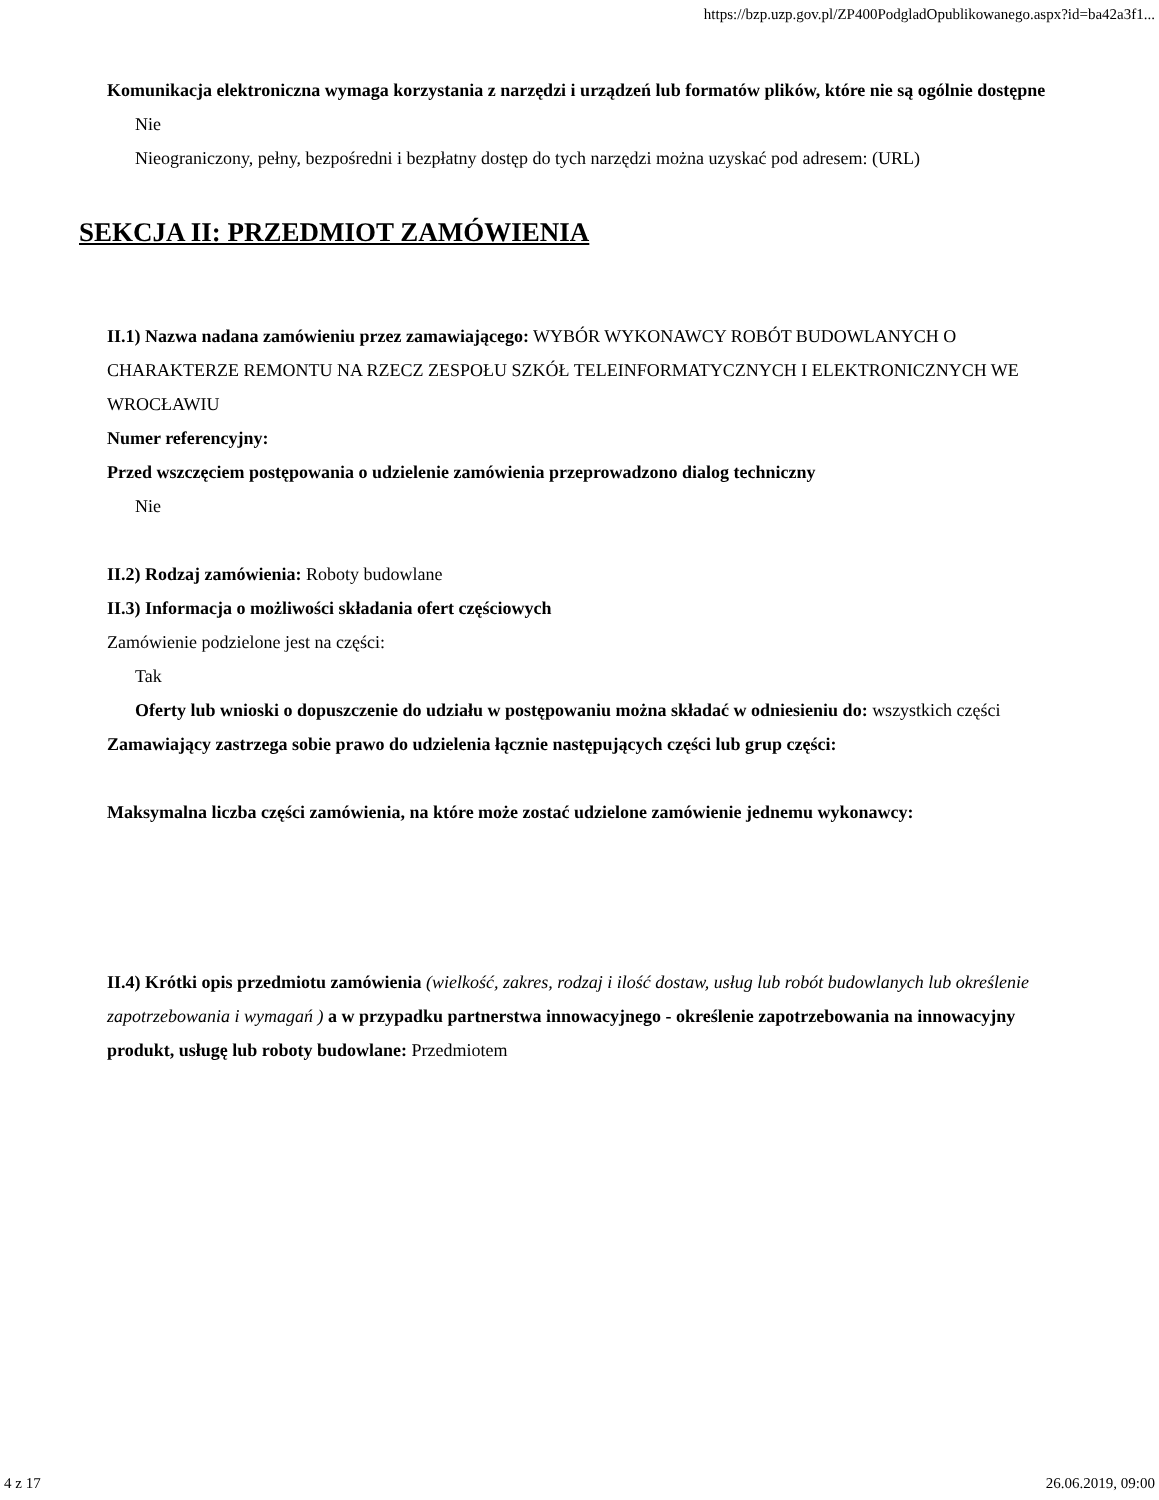https://bzp.uzp.gov.pl/ZP400PodgladOpublikowanego.aspx?id=ba42a3f1...
Komunikacja elektroniczna wymaga korzystania z narzędzi i urządzeń lub formatów plików, które nie są ogólnie dostępne
Nie
Nieograniczony, pełny, bezpośredni i bezpłatny dostęp do tych narzędzi można uzyskać pod adresem: (URL)
SEKCJA II: PRZEDMIOT ZAMÓWIENIA
II.1) Nazwa nadana zamówieniu przez zamawiającego: WYBÓR WYKONAWCY ROBÓT BUDOWLANYCH O CHARAKTERZE REMONTU NA RZECZ ZESPOŁU SZKÓŁ TELEINFORMATYCZNYCH I ELEKTRONICZNYCH WE WROCŁAWIU
Numer referencyjny:
Przed wszczęciem postępowania o udzielenie zamówienia przeprowadzono dialog techniczny
Nie
II.2) Rodzaj zamówienia: Roboty budowlane
II.3) Informacja o możliwości składania ofert częściowych
Zamówienie podzielone jest na części:
Tak
Oferty lub wnioski o dopuszczenie do udziału w postępowaniu można składać w odniesieniu do: wszystkich części
Zamawiający zastrzega sobie prawo do udzielenia łącznie następujących części lub grup części:
Maksymalna liczba części zamówienia, na które może zostać udzielone zamówienie jednemu wykonawcy:
II.4) Krótki opis przedmiotu zamówienia (wielkość, zakres, rodzaj i ilość dostaw, usług lub robót budowlanych lub określenie zapotrzebowania i wymagań ) a w przypadku partnerstwa innowacyjnego - określenie zapotrzebowania na innowacyjny produkt, usługę lub roboty budowlane: Przedmiotem
4 z 17 26.06.2019, 09:00